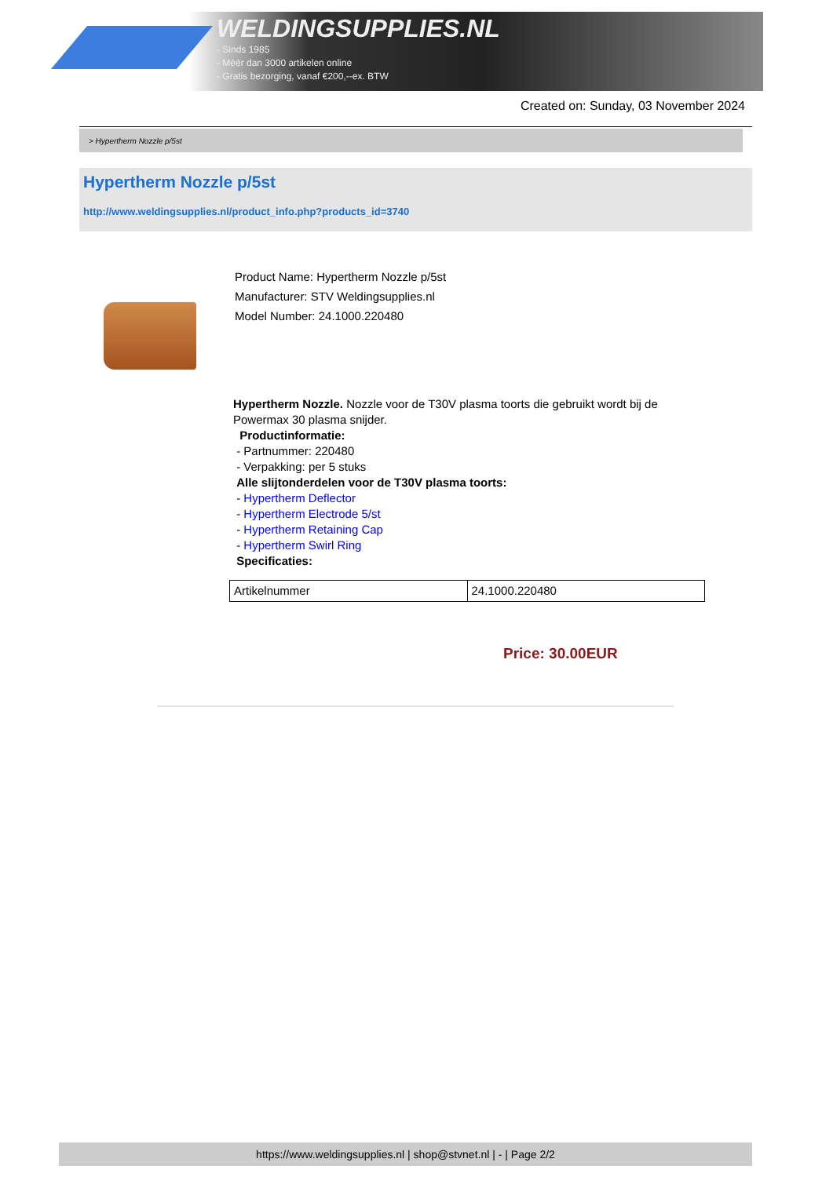WELDINGSUPPLIES.NL
- Sinds 1985
- Méér dan 3000 artikelen online
- Gratis bezorging, vanaf €200,--ex. BTW
Created on: Sunday, 03 November 2024
> Hypertherm Nozzle p/5st
Hypertherm Nozzle p/5st
http://www.weldingsupplies.nl/product_info.php?products_id=3740
Product Name: Hypertherm Nozzle p/5st
Manufacturer: STV Weldingsupplies.nl
Model Number: 24.1000.220480
Hypertherm Nozzle. Nozzle voor de T30V plasma toorts die gebruikt wordt bij de Powermax 30 plasma snijder.
Productinformatie:
- Partnummer: 220480
- Verpakking: per 5 stuks
Alle slijtonderdelen voor de T30V plasma toorts:
- Hypertherm Deflector
- Hypertherm Electrode 5/st
- Hypertherm Retaining Cap
- Hypertherm Swirl Ring
Specificaties:
| Artikelnummer | 24.1000.220480 |
Price: 30.00EUR
https://www.weldingsupplies.nl | shop@stvnet.nl | - | Page 2/2